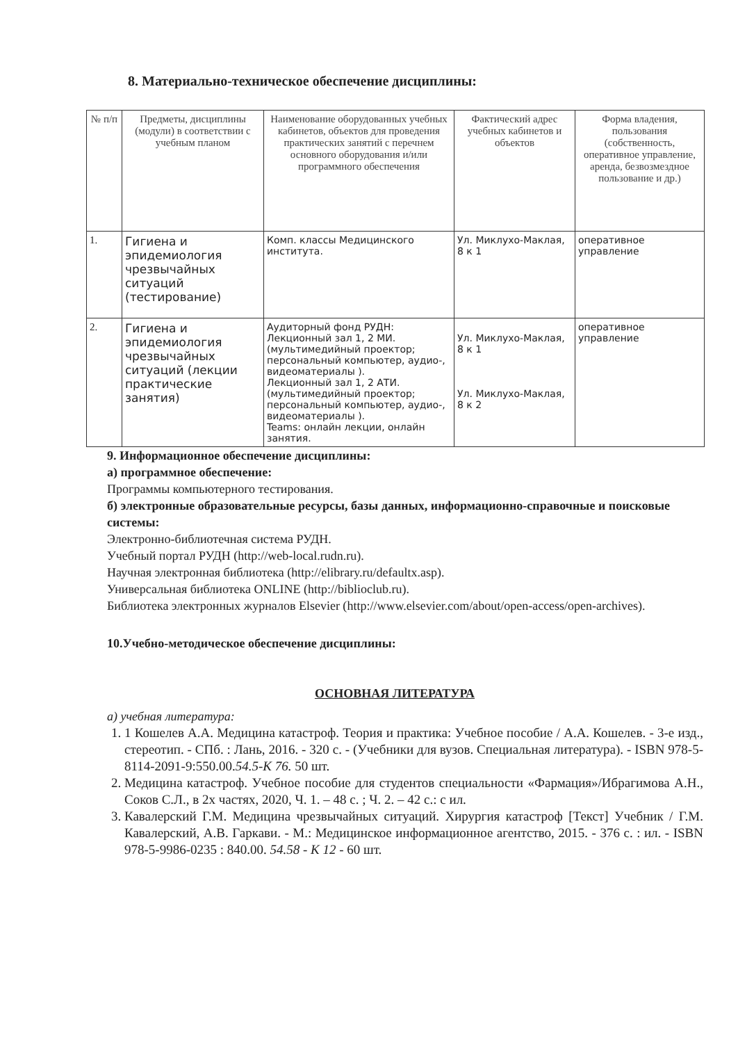8. Материально-техническое обеспечение дисциплины:
| № п/п | Предметы, дисциплины (модули) в соответствии с учебным планом | Наименование оборудованных учебных кабинетов, объектов для проведения практических занятий с перечнем основного оборудования и/или программного обеспечения | Фактический адрес учебных кабинетов и объектов | Форма владения, пользования (собственность, оперативное управление, аренда, безвозмездное пользование и др.) |
| --- | --- | --- | --- | --- |
| 1. | Гигиена и эпидемиология чрезвычайных ситуаций (тестирование) | Комп. классы Медицинского института. | Ул. Миклухо-Маклая, 8 к 1 | оперативное управление |
| 2. | Гигиена и эпидемиология чрезвычайных ситуаций (лекции практические занятия) | Аудиторный фонд РУДН: Лекционный зал 1, 2 МИ. (мультимедийный проектор; персональный компьютер, аудио-, видеоматериалы ). Лекционный зал 1, 2 АТИ. (мультимедийный проектор; персональный компьютер, аудио-, видеоматериалы ). Teams: онлайн лекции, онлайн занятия. | Ул. Миклухо-Маклая, 8 к 1 Ул. Миклухо-Маклая, 8 к 2 | оперативное управление |
9. Информационное обеспечение дисциплины:
а) программное обеспечение:
Программы компьютерного тестирования.
б) электронные образовательные ресурсы, базы данных, информационно-справочные и поисковые системы:
Электронно-библиотечная система РУДН.
Учебный портал РУДН (http://web-local.rudn.ru).
Научная электронная библиотека (http://elibrary.ru/defaultx.asp).
Универсальная библиотека ONLINE (http://biblioclub.ru).
Библиотека электронных журналов Elsevier (http://www.elsevier.com/about/open-access/open-archives).
10.Учебно-методическое обеспечение дисциплины:
ОСНОВНАЯ ЛИТЕРАТУРА
а) учебная литература:
1. 1 Кошелев А.А. Медицина катастроф. Теория и практика: Учебное пособие / А.А. Кошелев. - 3-е изд., стереотип. - СПб. : Лань, 2016. - 320 с. - (Учебники для вузов. Специальная литература). - ISBN 978-5-8114-2091-9:550.00.54.5-К 76. 50 шт.
2. Медицина катастроф. Учебное пособие для студентов специальности «Фармация»/Ибрагимова А.Н., Соков С.Л., в 2х частях, 2020, Ч. 1. – 48 с. ; Ч. 2. – 42 с.: с ил.
3. Кавалерский Г.М. Медицина чрезвычайных ситуаций. Хирургия катастроф [Текст] Учебник / Г.М. Кавалерский, А.В. Гаркави. - М.: Медицинское информационное агентство, 2015. - 376 с. : ил. - ISBN 978-5-9986-0235 : 840.00. 54.58 - К 12 - 60 шт.